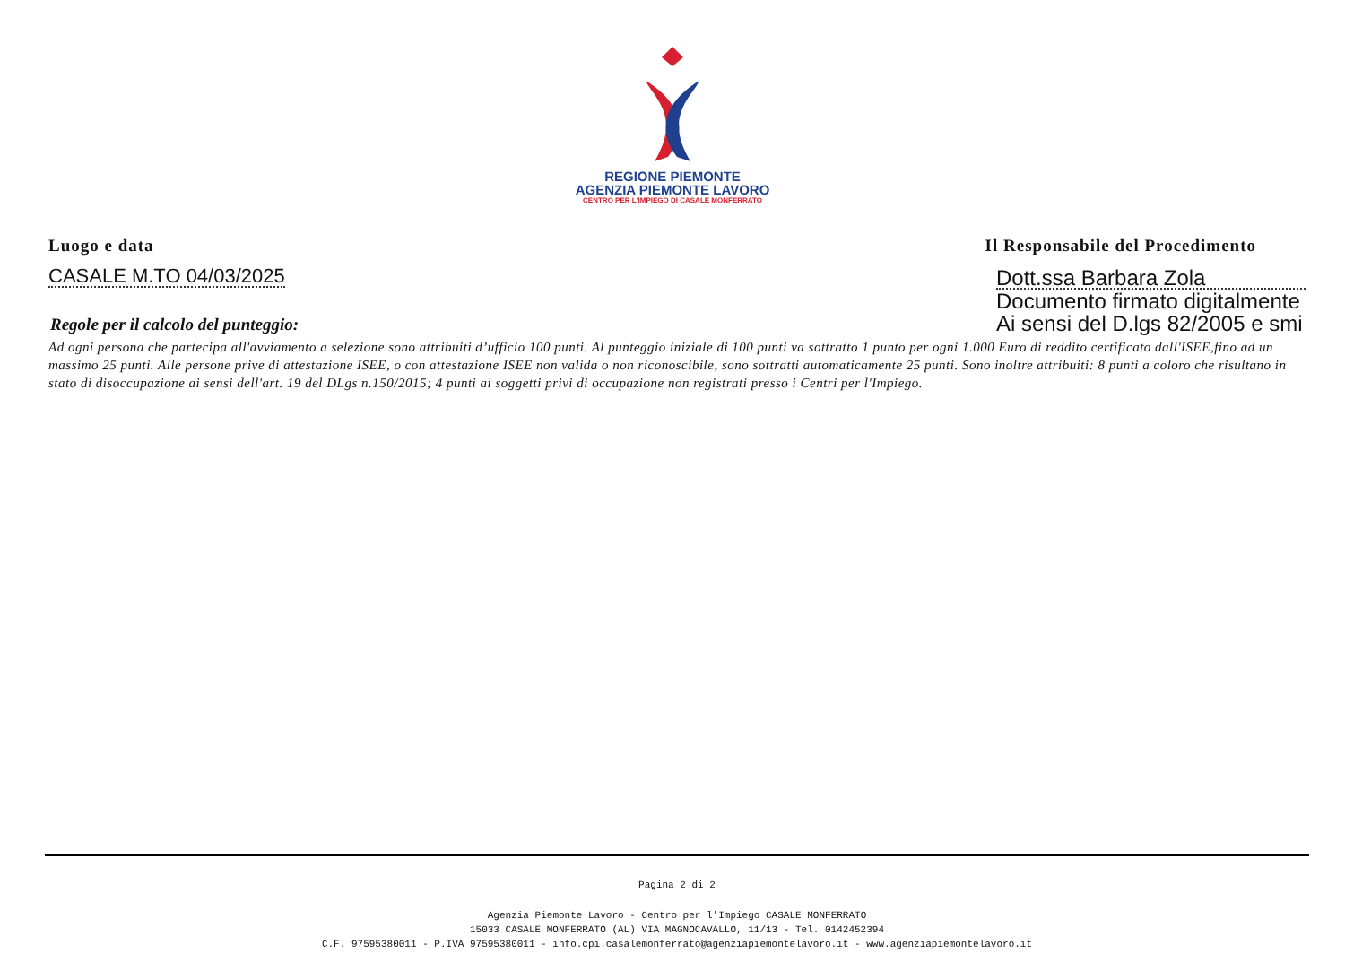REGIONE PIEMONTE
AGENZIA PIEMONTE LAVORO
CENTRO PER L'IMPIEGO DI CASALE MONFERRATO
Luogo e data Il Responsabile del Procedimento
CASALE M.TO 04/03/2025
Regole per il calcolo del punteggio:
Dott.ssa Barbara Zola
Documento firmato digitalmente
Ai sensi del D.lgs 82/2005 e smi
Ad ogni persona che partecipa all'avviamento a selezione sono attribuiti d’ufficio 100 punti. Al punteggio iniziale di 100 punti va sottratto 1 punto per ogni 1.000 Euro di reddito certificato dall'ISEE,fino ad un massimo 25 punti. Alle persone prive di attestazione ISEE, o con attestazione ISEE non valida o non riconoscibile, sono sottratti automaticamente 25 punti. Sono inoltre attribuiti: 8 punti a coloro che risultano in stato di disoccupazione ai sensi dell'art. 19 del DLgs n.150/2015; 4 punti ai soggetti privi di occupazione non registrati presso i Centri per l'Impiego.
Pagina 2 di 2
Agenzia Piemonte Lavoro - Centro per l'Impiego CASALE MONFERRATO
15033 CASALE MONFERRATO (AL) VIA MAGNOCAVALLO, 11/13 - Tel. 0142452394
C.F. 97595380011 - P.IVA 97595380011 - info.cpi.casalemonferrato@agenziapiemontelavoro.it - www.agenziapiemontelavoro.it